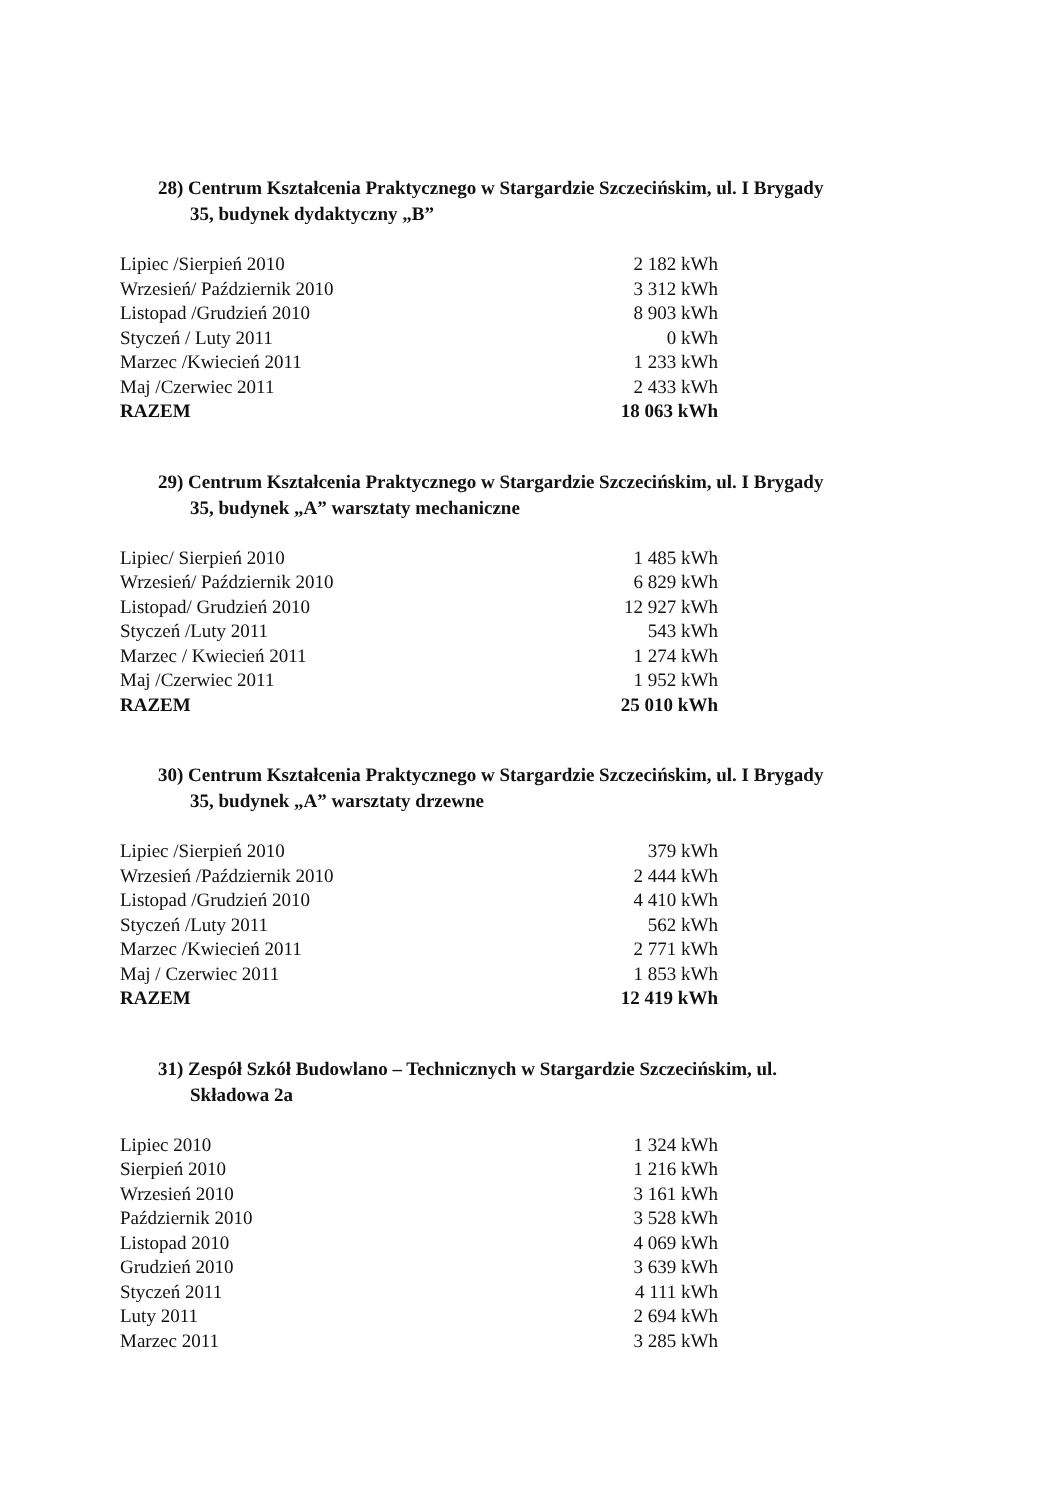28) Centrum Kształcenia Praktycznego w Stargardzie Szczecińskim, ul. I Brygady
35, budynek dydaktyczny „B”
| Lipiec /Sierpień 2010 | 2 182 kWh |
| Wrzesień/ Październik 2010 | 3 312 kWh |
| Listopad /Grudzień 2010 | 8 903 kWh |
| Styczeń / Luty 2011 | 0 kWh |
| Marzec /Kwiecień 2011 | 1 233 kWh |
| Maj /Czerwiec 2011 | 2 433 kWh |
| RAZEM | 18 063 kWh |
29) Centrum Kształcenia Praktycznego w Stargardzie Szczecińskim, ul. I Brygady
35, budynek „A” warsztaty mechaniczne
| Lipiec/ Sierpień 2010 | 1 485 kWh |
| Wrzesień/ Październik 2010 | 6 829 kWh |
| Listopad/ Grudzień 2010 | 12 927 kWh |
| Styczeń /Luty 2011 | 543 kWh |
| Marzec / Kwiecień 2011 | 1 274 kWh |
| Maj /Czerwiec 2011 | 1 952 kWh |
| RAZEM | 25 010 kWh |
30) Centrum Kształcenia Praktycznego w Stargardzie Szczecińskim, ul. I Brygady
35, budynek „A” warsztaty drzewne
| Lipiec /Sierpień 2010 | 379 kWh |
| Wrzesień /Październik 2010 | 2 444 kWh |
| Listopad /Grudzień 2010 | 4 410 kWh |
| Styczeń /Luty 2011 | 562 kWh |
| Marzec /Kwiecień 2011 | 2 771 kWh |
| Maj / Czerwiec 2011 | 1 853 kWh |
| RAZEM | 12 419 kWh |
31) Zespół Szkół Budowlano – Technicznych w Stargardzie Szczecińskim, ul.
Składowa 2a
| Lipiec 2010 | 1 324 kWh |
| Sierpień 2010 | 1 216 kWh |
| Wrzesień 2010 | 3 161 kWh |
| Październik 2010 | 3 528 kWh |
| Listopad 2010 | 4 069 kWh |
| Grudzień 2010 | 3 639 kWh |
| Styczeń 2011 | 4 111 kWh |
| Luty 2011 | 2 694 kWh |
| Marzec 2011 | 3 285 kWh |